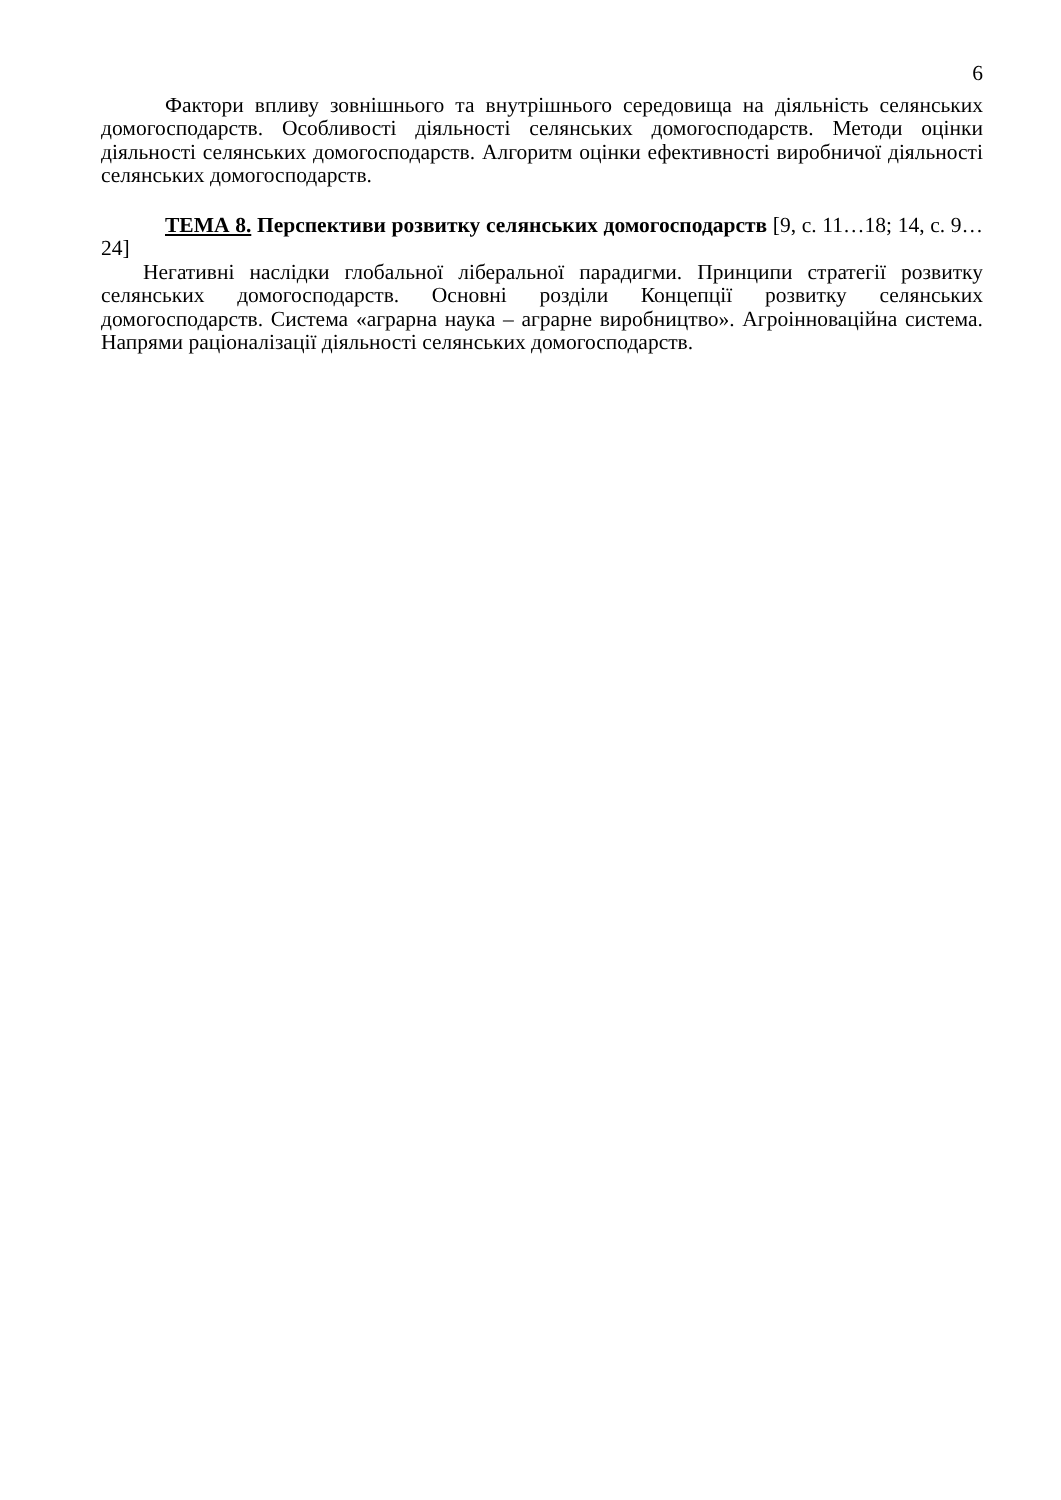6
Фактори впливу зовнішнього та внутрішнього середовища на діяльність селянських домогосподарств. Особливості діяльності селянських домогосподарств. Методи оцінки діяльності селянських домогосподарств. Алгоритм оцінки ефективності виробничої діяльності селянських домогосподарств.
ТЕМА 8. Перспективи розвитку селянських домогосподарств [9, с. 11…18; 14, с. 9…24]
Негативні наслідки глобальної ліберальної парадигми. Принципи стратегії розвитку селянських домогосподарств. Основні розділи Концепції розвитку селянських домогосподарств. Система «аграрна наука – аграрне виробництво». Агроінноваційна система. Напрями раціоналізації діяльності селянських домогосподарств.